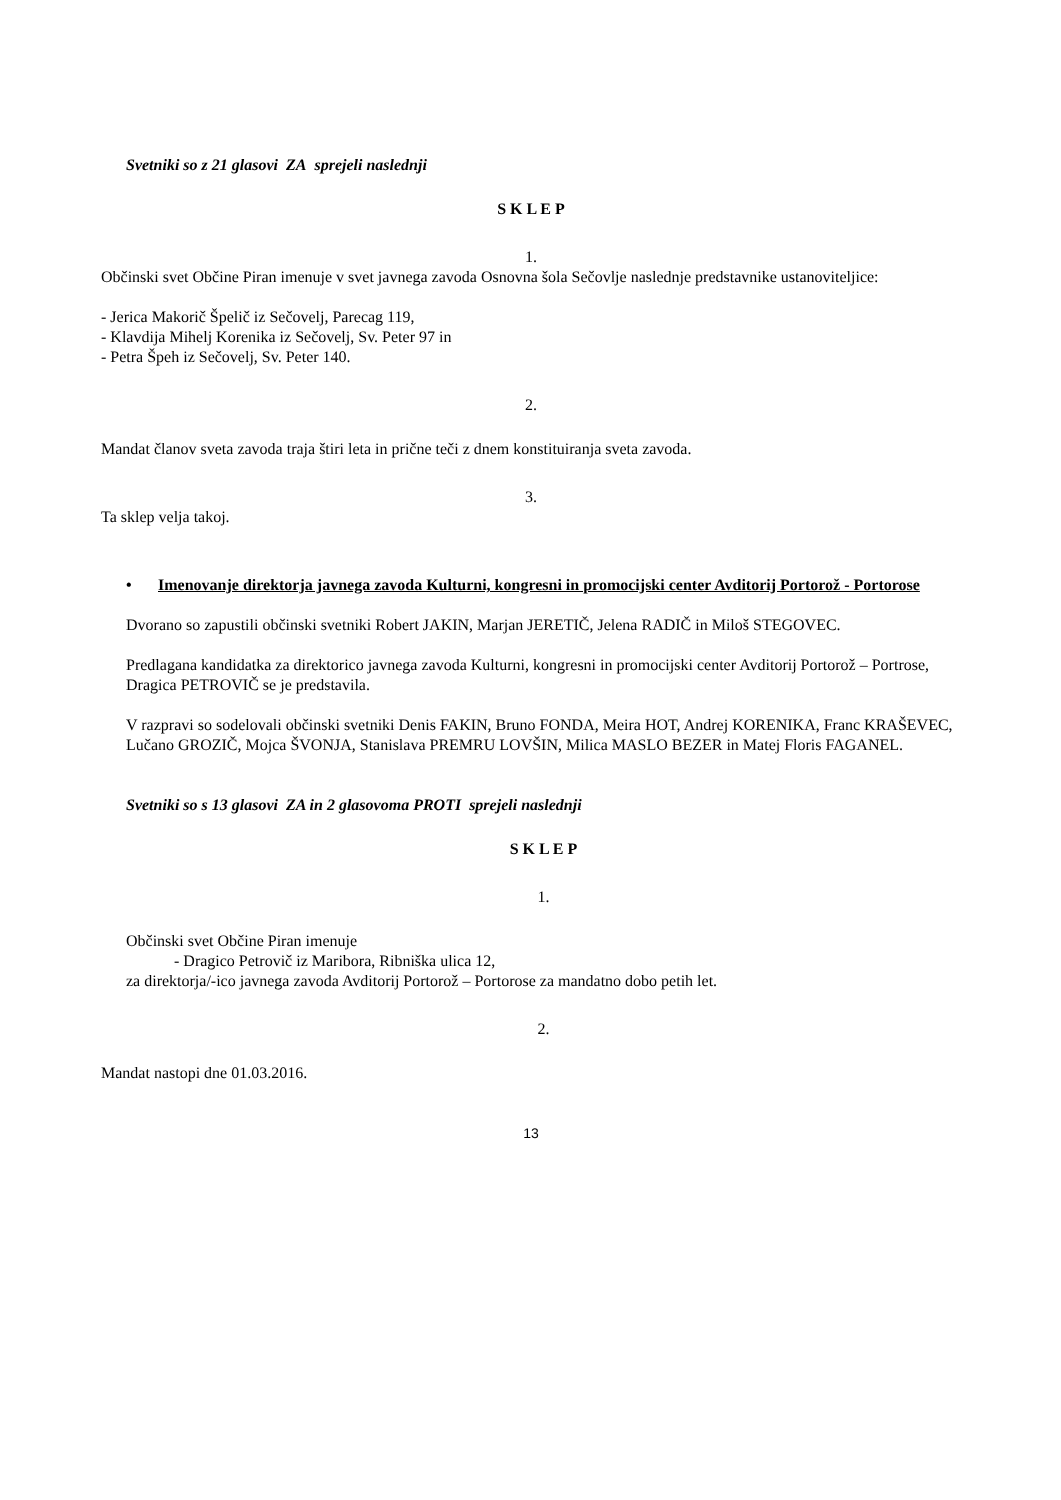Svetniki so z 21 glasovi ZA sprejeli naslednji
S K L E P
1.
Občinski svet Občine Piran imenuje v svet javnega zavoda Osnovna šola Sečovlje naslednje predstavnike ustanoviteljice:
- Jerica Makorič Špelič iz Sečovelj, Parecag 119,
- Klavdija Mihelj Korenika iz Sečovelj, Sv. Peter 97 in
- Petra Špeh iz Sečovelj, Sv. Peter 140.
2.
Mandat članov sveta zavoda traja štiri leta in prične teči z dnem konstituiranja sveta zavoda.
3.
Ta sklep velja takoj.
• Imenovanje direktorja javnega zavoda Kulturni, kongresni in promocijski center Avditorij Portorož - Portorose
Dvorano so zapustili občinski svetniki Robert JAKIN, Marjan JERETIČ, Jelena RADIČ in Miloš STEGOVEC.
Predlagana kandidatka za direktorico javnega zavoda Kulturni, kongresni in promocijski center Avditorij Portorož – Portrose, Dragica PETROVIČ se je predstavila.
V razpravi so sodelovali občinski svetniki Denis FAKIN, Bruno FONDA, Meira HOT, Andrej KORENIKA, Franc KRAŠEVEC, Lučano GROZIČ, Mojca ŠVONJA, Stanislava PREMRU LOVŠIN, Milica MASLO BEZER in Matej Floris FAGANEL.
Svetniki so s 13 glasovi ZA in 2 glasovoma PROTI sprejeli naslednji
S K L E P
1.
Občinski svet Občine Piran imenuje
- Dragico Petrovič iz Maribora, Ribniška ulica 12,
za direktorja/-ico javnega zavoda Avditorij Portorož – Portorose za mandatno dobo petih let.
2.
Mandat nastopi dne 01.03.2016.
13